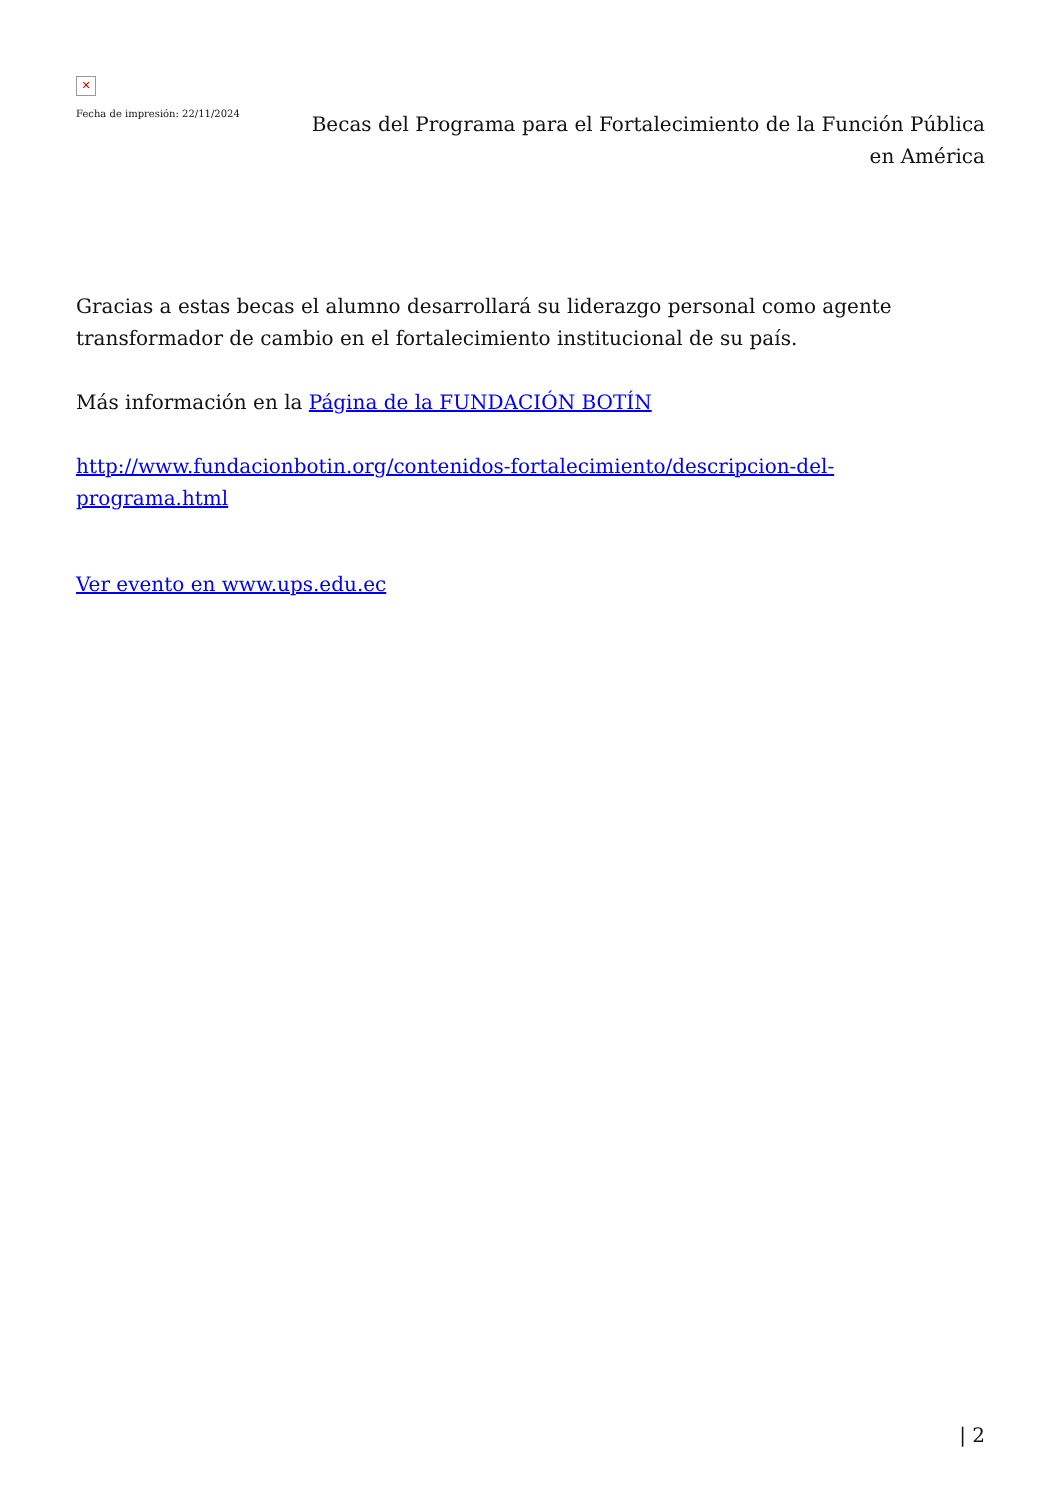✕
Fecha de impresión: 22/11/2024
Becas del Programa para el Fortalecimiento de la Función Pública en América
Gracias a estas becas el alumno desarrollará su liderazgo personal como agente transformador de cambio en el fortalecimiento institucional de su país.
Más información en la Página de la FUNDACIÓN BOTÍN
http://www.fundacionbotin.org/contenidos-fortalecimiento/descripcion-del-programa.html
Ver evento en www.ups.edu.ec
| 2